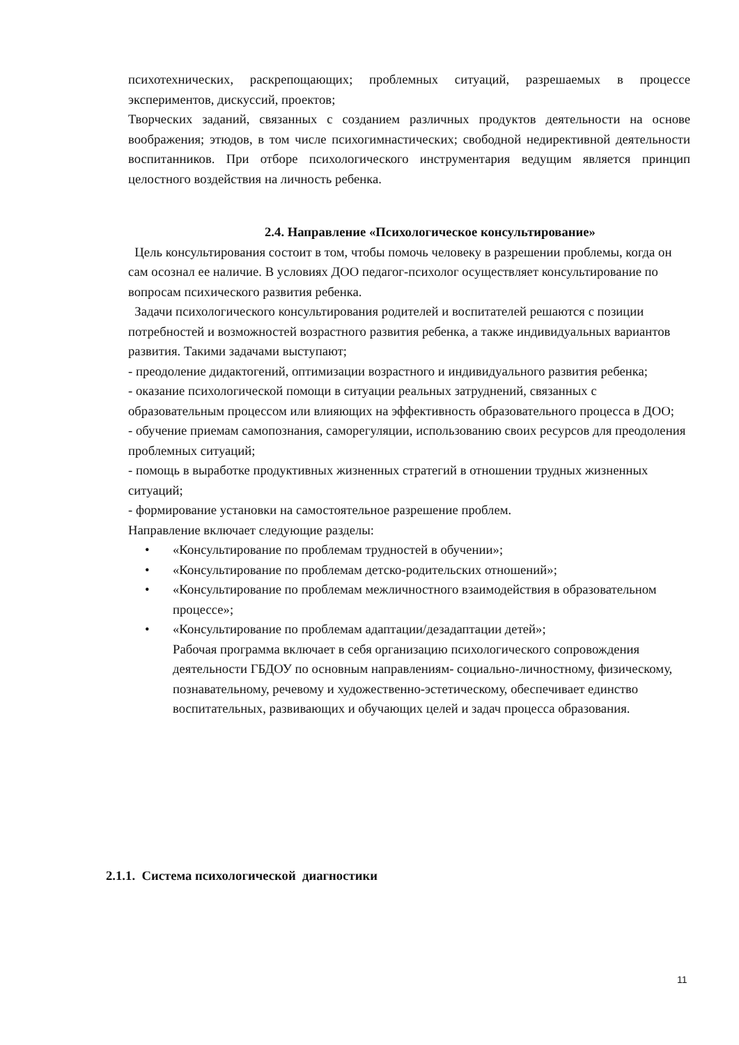психотехнических, раскрепощающих; проблемных ситуаций, разрешаемых в процессе экспериментов, дискуссий, проектов;
Творческих заданий, связанных с созданием различных продуктов деятельности на основе воображения; этюдов, в том числе психогимнастических; свободной недирективной деятельности воспитанников. При отборе психологического инструментария ведущим является принцип целостного воздействия на личность ребенка.
2.4. Направление «Психологическое консультирование»
Цель консультирования состоит в том, чтобы помочь человеку в разрешении проблемы, когда он сам осознал ее наличие. В условиях ДОО педагог-психолог осуществляет консультирование по вопросам психического развития ребенка.
Задачи психологического консультирования родителей и воспитателей решаются с позиции потребностей и возможностей возрастного развития ребенка, а также индивидуальных вариантов развития. Такими задачами выступают;
- преодоление дидактогений, оптимизации возрастного и индивидуального развития ребенка;
- оказание психологической помощи в ситуации реальных затруднений, связанных с образовательным процессом или влияющих на эффективность образовательного процесса в ДОО;
- обучение приемам самопознания, саморегуляции, использованию своих ресурсов для преодоления проблемных ситуаций;
- помощь в выработке продуктивных жизненных стратегий в отношении трудных жизненных ситуаций;
- формирование установки на самостоятельное разрешение проблем.
Направление включает следующие разделы:
• «Консультирование по проблемам трудностей в обучении»;
• «Консультирование по проблемам детско-родительских отношений»;
• «Консультирование по проблемам межличностного взаимодействия в образовательном процессе»;
• «Консультирование по проблемам адаптации/дезадаптации детей»;
Рабочая программа включает в себя организацию психологического сопровождения деятельности ГБДОУ по основным направлениям- социально-личностному, физическому, познавательному, речевому и художественно-эстетическому, обеспечивает единство воспитательных, развивающих и обучающих целей и задач процесса образования.
2.1.1. Система психологической диагностики
11